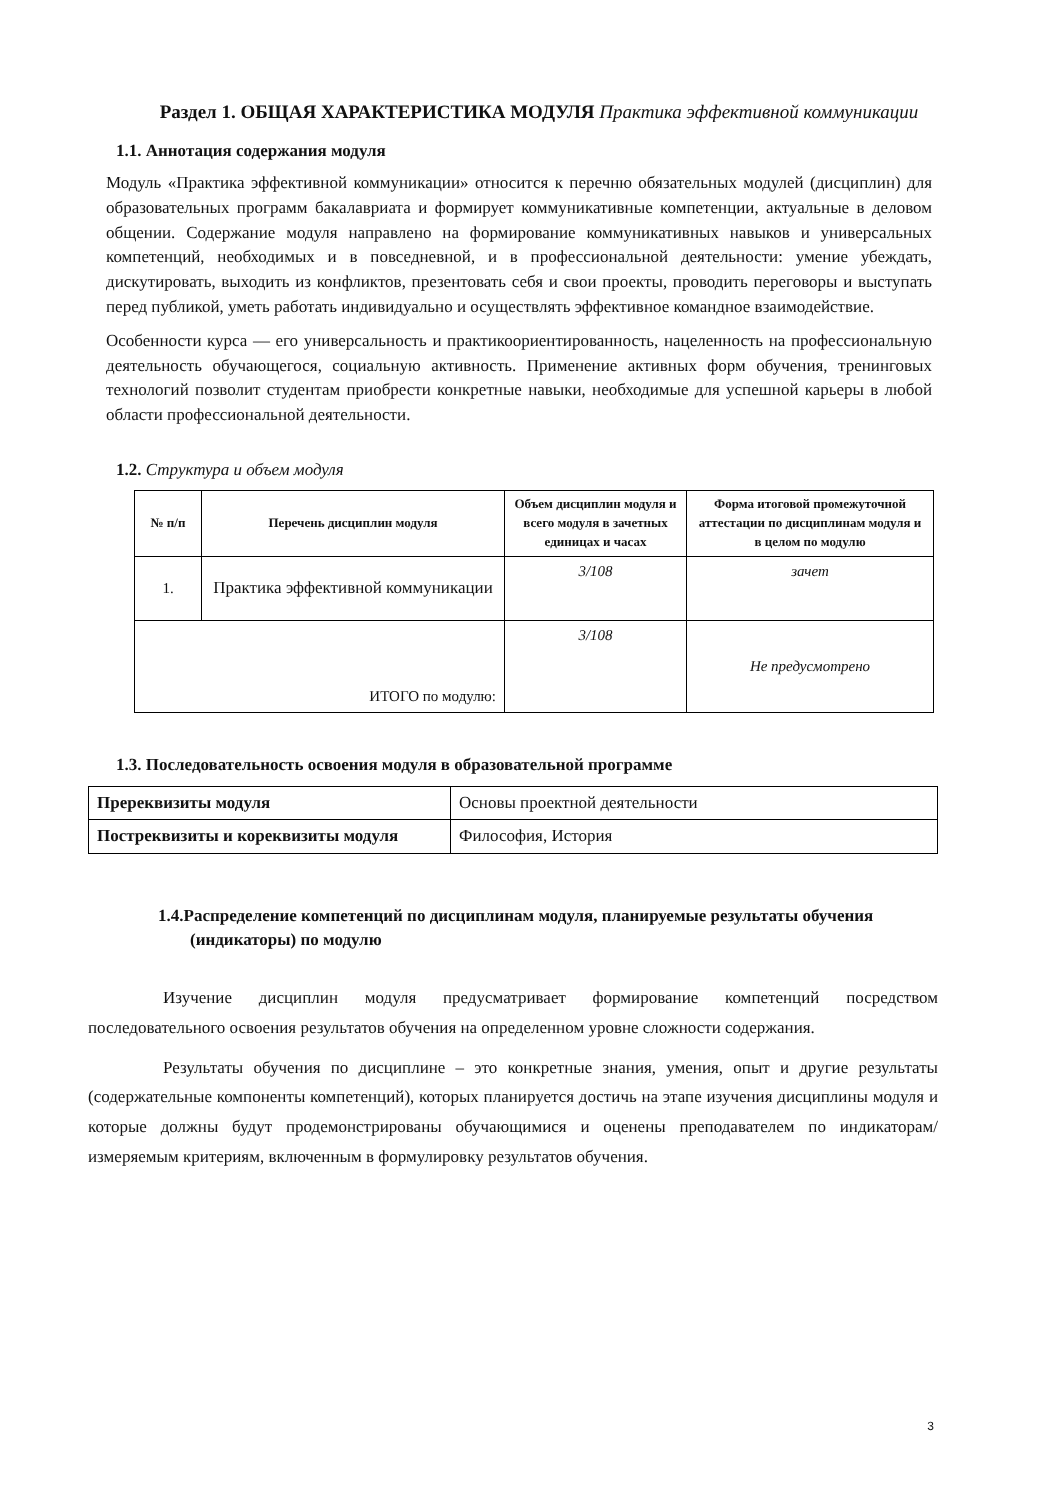Раздел 1. ОБЩАЯ ХАРАКТЕРИСТИКА МОДУЛЯ Практика эффективной коммуникации
1.1. Аннотация содержания модуля
Модуль «Практика эффективной коммуникации» относится к перечню обязательных модулей (дисциплин) для образовательных программ бакалавриата и формирует коммуникативные компетенции, актуальные в деловом общении. Содержание модуля направлено на формирование коммуникативных навыков и универсальных компетенций, необходимых и в повседневной, и в профессиональной деятельности: умение убеждать, дискутировать, выходить из конфликтов, презентовать себя и свои проекты, проводить переговоры и выступать перед публикой, уметь работать индивидуально и осуществлять эффективное командное взаимодействие.
Особенности курса — его универсальность и практикоориентированность, нацеленность на профессиональную деятельность обучающегося, социальную активность. Применение активных форм обучения, тренинговых технологий позволит студентам приобрести конкретные навыки, необходимые для успешной карьеры в любой области профессиональной деятельности.
1.2. Структура и объем модуля
| № п/п | Перечень дисциплин модуля | Объем дисциплин модуля и всего модуля в зачетных единицах и часах | Форма итоговой промежуточной аттестации по дисциплинам модуля и в целом по модулю |
| --- | --- | --- | --- |
| 1. | Практика эффективной коммуникации | 3/108 | зачет |
| ИТОГО по модулю: | | 3/108 | Не предусмотрено |
1.3. Последовательность освоения модуля в образовательной программе
| Пререквизиты модуля | Основы проектной деятельности |
| Постреквизиты и кореквизиты модуля | Философия, История |
1.4.Распределение компетенций по дисциплинам модуля, планируемые результаты обучения (индикаторы) по модулю
Изучение дисциплин модуля предусматривает формирование компетенций посредством последовательного освоения результатов обучения на определенном уровне сложности содержания.
Результаты обучения по дисциплине – это конкретные знания, умения, опыт и другие результаты (содержательные компоненты компетенций), которых планируется достичь на этапе изучения дисциплины модуля и которые должны будут продемонстрированы обучающимися и оценены преподавателем по индикаторам/измеряемым критериям, включенным в формулировку результатов обучения.
3